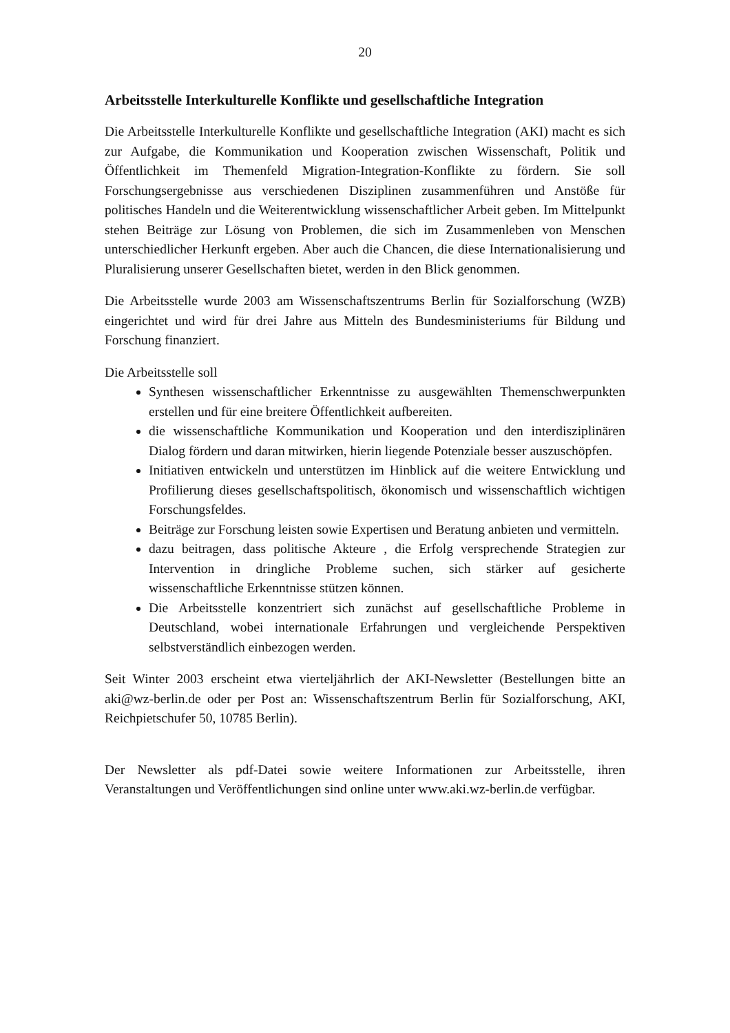20
Arbeitsstelle Interkulturelle Konflikte und gesellschaftliche Integration
Die Arbeitsstelle Interkulturelle Konflikte und gesellschaftliche Integration (AKI) macht es sich zur Aufgabe, die Kommunikation und Kooperation zwischen Wissenschaft, Politik und Öffentlichkeit im Themenfeld Migration-Integration-Konflikte zu fördern. Sie soll Forschungsergebnisse aus verschiedenen Disziplinen zusammenführen und Anstöße für politisches Handeln und die Weiterentwicklung wissenschaftlicher Arbeit geben. Im Mittelpunkt stehen Beiträge zur Lösung von Problemen, die sich im Zusammenleben von Menschen unterschiedlicher Herkunft ergeben. Aber auch die Chancen, die diese Internationalisierung und Pluralisierung unserer Gesellschaften bietet, werden in den Blick genommen.
Die Arbeitsstelle wurde 2003 am Wissenschaftszentrums Berlin für Sozialforschung (WZB) eingerichtet und wird für drei Jahre aus Mitteln des Bundesministeriums für Bildung und Forschung finanziert.
Die Arbeitsstelle soll
Synthesen wissenschaftlicher Erkenntnisse zu ausgewählten Themenschwerpunkten erstellen und für eine breitere Öffentlichkeit aufbereiten.
die wissenschaftliche Kommunikation und Kooperation und den interdisziplinären Dialog fördern und daran mitwirken, hierin liegende Potenziale besser auszuschöpfen.
Initiativen entwickeln und unterstützen im Hinblick auf die weitere Entwicklung und Profilierung dieses gesellschaftspolitisch, ökonomisch und wissenschaftlich wichtigen Forschungsfeldes.
Beiträge zur Forschung leisten sowie Expertisen und Beratung anbieten und vermitteln.
dazu beitragen, dass politische Akteure , die Erfolg versprechende Strategien zur Intervention in dringliche Probleme suchen, sich stärker auf gesicherte wissenschaftliche Erkenntnisse stützen können.
Die Arbeitsstelle konzentriert sich zunächst auf gesellschaftliche Probleme in Deutschland, wobei internationale Erfahrungen und vergleichende Perspektiven selbstverständlich einbezogen werden.
Seit Winter 2003 erscheint etwa vierteljährlich der AKI-Newsletter (Bestellungen bitte an aki@wz-berlin.de oder per Post an: Wissenschaftszentrum Berlin für Sozialforschung, AKI, Reichpietschufer 50, 10785 Berlin).
Der Newsletter als pdf-Datei sowie weitere Informationen zur Arbeitsstelle, ihren Veranstaltungen und Veröffentlichungen sind online unter www.aki.wz-berlin.de verfügbar.